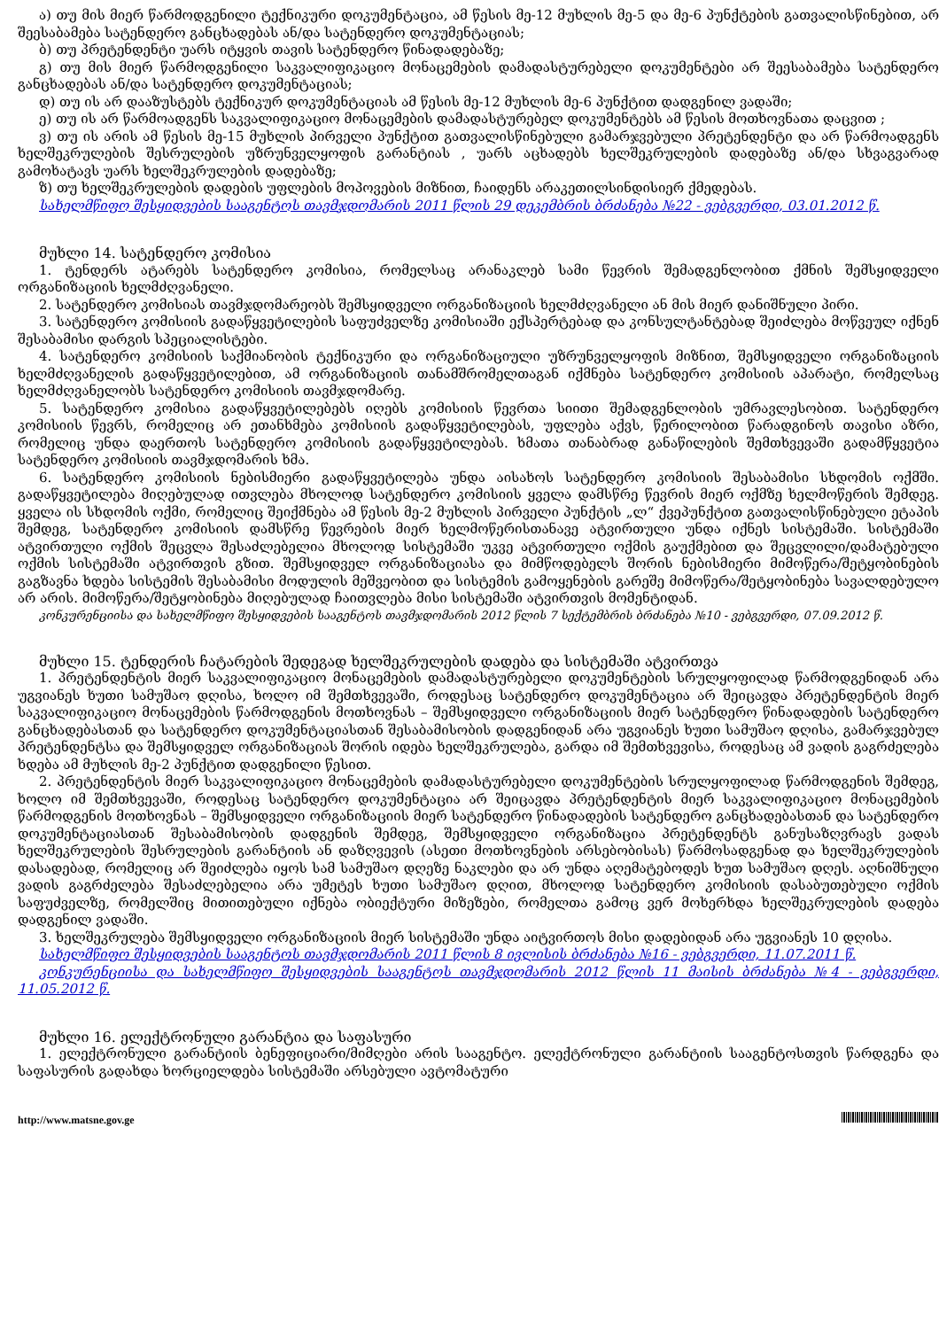ა) თუ მის მიერ წარმოდგენილი ტექნიკური დოკუმენტაცია, ამ წესის მე-12 მუხლის მე-5 და მე-6 პუნქტების გათვალისწინებით, არ შეესაბამება სატენდერო განცხადებას ან/და სატენდერო დოკუმენტაციას;
ბ) თუ პრეტენდენტი უარს იტყვის თავის სატენდერო წინადადებაზე;
გ) თუ მის მიერ წარმოდგენილი საკვალიფიკაციო მონაცემების დამადასტურებელი დოკუმენტები არ შეესაბამება სატენდერო განცხადებას ან/და სატენდერო დოკუმენტაციას;
დ) თუ ის არ დააზუსტებს ტექნიკურ დოკუმენტაციას ამ წესის მე-12 მუხლის მე-6 პუნქტით დადგენილ ვადაში;
ე) თუ ის არ წარმოადგენს საკვალიფიკაციო მონაცემების დამადასტურებელ დოკუმენტებს ამ წესის მოთხოვნათა დაცვით ;
ვ) თუ ის არის ამ წესის მე-15 მუხლის პირველი პუნქტით გათვალისწინებული გამარჯვებული პრეტენდენტი და არ წარმოადგენს ხელშეკრულების შესრულების უზრუნველყოფის გარანტიას , უარს აცხადებს ხელშეკრულების დადებაზე ან/და სხვაგვარად გამოხატავს უარს ხელშეკრულების დადებაზე;
ზ) თუ ხელშეკრულების დადების უფლების მოპოვების მიზნით, ჩაიდენს არაკეთილსინდისიერ ქმედებას.
სახელმწიფო შესყიდვების სააგენტოს თავმჯდომარის 2011 წლის 29 დეკემბრის ბრძანება №22 - ვებგვერდი, 03.01.2012 წ.
მუხლი 14. სატენდერო კომისია
1. ტენდერს ატარებს სატენდერო კომისია, რომელსაც არანაკლებ სამი წევრის შემადგენლობით ქმნის შემსყიდველი ორგანიზაციის ხელმძღვანელი.
2. სატენდერო კომისიას თავმჯდომარეობს შემსყიდველი ორგანიზაციის ხელმძღვანელი ან მის მიერ დანიშნული პირი.
3. სატენდერო კომისიის გადაწყვეტილების საფუძველზე კომისიაში ექსპერტებად და კონსულტანტებად შეიძლება მოწვეულ იქნენ შესაბამისი დარგის სპეციალისტები.
4. სატენდერო კომისიის საქმიანობის ტექნიკური და ორგანიზაციული უზრუნველყოფის მიზნით, შემსყიდველი ორგანიზაციის ხელმძღვანელის გადაწყვეტილებით, ამ ორგანიზაციის თანამშრომელთაგან იქმნება სატენდერო კომისიის აპარატი, რომელსაც ხელმძღვანელობს სატენდერო კომისიის თავმჯდომარე.
5. სატენდერო კომისია გადაწყვეტილებებს იღებს კომისიის წევრთა სიითი შემადგენლობის უმრავლესობით. სატენდერო კომისიის წევრს, რომელიც არ ეთანხმება კომისიის გადაწყვეტილებას, უფლება აქვს, წერილობით წარადგინოს თავისი აზრი, რომელიც უნდა დაერთოს სატენდერო კომისიის გადაწყვეტილებას. ხმათა თანაბრად განაწილების შემთხვევაში გადამწყვეტია სატენდერო კომისიის თავმჯდომარის ხმა.
6. სატენდერო კომისიის ნებისმიერი გადაწყვეტილება უნდა აისახოს სატენდერო კომისიის შესაბამისი სხდომის ოქმში. გადაწყვეტილება მიღებულად ითვლება მხოლოდ სატენდერო კომისიის ყველა დამსწრე წევრის მიერ ოქმზე ხელმოწერის შემდეგ. ყველა ის სხდომის ოქმი, რომელიც შეიქმნება ამ წესის მე-2 მუხლის პირველი პუნქტის „ლ“ ქვეპუნქტით გათვალისწინებული ეტაპის შემდეგ, სატენდერო კომისიის დამსწრე წევრების მიერ ხელმოწერისთანავე ატვირთული უნდა იქნეს სისტემაში. სისტემაში ატვირთული ოქმის შეცვლა შესაძლებელია მხოლოდ სისტემაში უკვე ატვირთული ოქმის გაუქმებით და შეცვლილი/დამატებული ოქმის სისტემაში ატვირთვის გზით. შემსყიდველ ორგანიზაციასა და მიმწოდებელს შორის ნებისმიერი მიმოწერა/შეტყობინების გაგზავნა ხდება სისტემის შესაბამისი მოდულის მეშვეობით და სისტემის გამოყენების გარეშე მიმოწერა/შეტყობინება სავალდებულო არ არის. მიმოწერა/შეტყობინება მიღებულად ჩაითვლება მისი სისტემაში ატვირთვის მომენტიდან.
კონკურენციისა და სახელმწიფო შესყიდვების სააგენტოს თავმჯდომარის 2012 წლის 7 სექტემბრის ბრძანება №10 - ვებგვერდი, 07.09.2012 წ.
მუხლი 15. ტენდერის ჩატარების შედეგად ხელშეკრულების დადება და სისტემაში ატვირთვა
1. პრეტენდენტის მიერ საკვალიფიკაციო მონაცემების დამადასტურებელი დოკუმენტების სრულყოფილად წარმოდგენიდან არა უგვიანეს ხუთი სამუშაო დღისა, ხოლო იმ შემთხვევაში, როდესაც სატენდერო დოკუმენტაცია არ შეიცავდა პრეტენდენტის მიერ საკვალიფიკაციო მონაცემების წარმოდგენის მოთხოვნას – შემსყიდველი ორგანიზაციის მიერ სატენდერო წინადადების სატენდერო განცხადებასთან და სატენდერო დოკუმენტაციასთან შესაბამისობის დადგენიდან არა უგვიანეს ხუთი სამუშაო დღისა, გამარჯვებულ პრეტენდენტსა და შემსყიდველ ორგანიზაციას შორის იდება ხელშეკრულება, გარდა იმ შემთხვევისა, როდესაც ამ ვადის გაგრძელება ხდება ამ მუხლის მე-2 პუნქტით დადგენილი წესით.
2. პრეტენდენტის მიერ საკვალიფიკაციო მონაცემების დამადასტურებელი დოკუმენტების სრულყოფილად წარმოდგენის შემდეგ, ხოლო იმ შემთხვევაში, როდესაც სატენდერო დოკუმენტაცია არ შეიცავდა პრეტენდენტის მიერ საკვალიფიკაციო მონაცემების წარმოდგენის მოთხოვნას – შემსყიდველი ორგანიზაციის მიერ სატენდერო წინადადების სატენდერო განცხადებასთან და სატენდერო დოკუმენტაციასთან შესაბამისობის დადგენის შემდეგ, შემსყიდველი ორგანიზაცია პრეტენდენტს განუსაზღვრავს ვადას ხელშეკრულების შესრულების გარანტიის ან დაზღვევის (ასეთი მოთხოვნების არსებობისას) წარმოსადგენად და ხელშეკრულების დასადებად, რომელიც არ შეიძლება იყოს სამ სამუშაო დღეზე ნაკლები და არ უნდა აღემატებოდეს ხუთ სამუშაო დღეს. აღნიშნული ვადის გაგრძელება შესაძლებელია არა უმეტეს ხუთი სამუშაო დღით, მხოლოდ სატენდერო კომისიის დასაბუთებული ოქმის საფუძველზე, რომელშიც მითითებული იქნება ობიექტური მიზეზები, რომელთა გამოც ვერ მოხერხდა ხელშეკრულების დადება დადგენილ ვადაში.
3. ხელშეკრულება შემსყიდველი ორგანიზაციის მიერ სისტემაში უნდა აიტვირთოს მისი დადებიდან არა უგვიანეს 10 დღისა.
სახელმწიფო შესყიდვების სააგენტოს თავმჯდომარის 2011 წლის 8 ივლისის ბრძანება №16 - ვებგვერდი, 11.07.2011 წ.
კონკურენციისა და სახელმწიფო შესყიდვების სააგენტოს თავმჯდომარის 2012 წლის 11 მაისის ბრძანება №4 - ვებგვერდი, 11.05.2012 წ.
მუხლი 16. ელექტრონული გარანტია და საფასური
1. ელექტრონული გარანტიის ბენეფიციარი/მიმღები არის სააგენტო. ელექტრონული გარანტიის სააგენტოსთვის წარდგენა და საფასურის გადახდა ხორციელდება სისტემაში არსებული ავტომატური
http://www.matsne.gov.ge